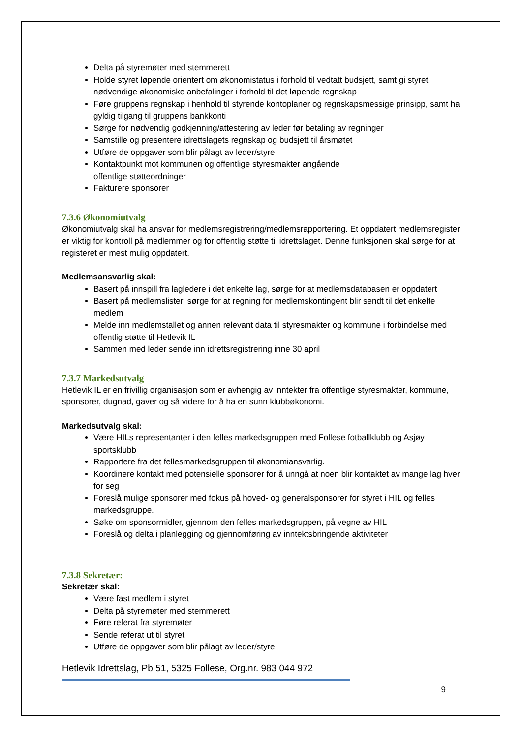Delta på styremøter med stemmerett
Holde styret løpende orientert om økonomistatus i forhold til vedtatt budsjett, samt gi styret nødvendige økonomiske anbefalinger i forhold til det løpende regnskap
Føre gruppens regnskap i henhold til styrende kontoplaner og regnskapsmessige prinsipp, samt ha gyldig tilgang til gruppens bankkonti
Sørge for nødvendig godkjenning/attestering av leder før betaling av regninger
Samstille og presentere idrettslagets regnskap og budsjett til årsmøtet
Utføre de oppgaver som blir pålagt av leder/styre
Kontaktpunkt mot kommunen og offentlige styresmakter angående
offentlige støtteordninger
Fakturere sponsorer
7.3.6 Økonomiutvalg
Økonomiutvalg skal ha ansvar for medlemsregistrering/medlemsrapportering. Et oppdatert medlemsregister er viktig for kontroll på medlemmer og for offentlig støtte til idrettslaget. Denne funksjonen skal sørge for at registeret er mest mulig oppdatert.
Medlemsansvarlig skal:
Basert på innspill fra lagledere i det enkelte lag, sørge for at medlemsdatabasen er oppdatert
Basert på medlemslister, sørge for at regning for medlemskontingent blir sendt til det enkelte medlem
Melde inn medlemstallet og annen relevant data til styresmakter og kommune i forbindelse med offentlig støtte til Hetlevik IL
Sammen med leder sende inn idrettsregistrering inne 30 april
7.3.7 Markedsutvalg
Hetlevik IL er en frivillig organisasjon som er avhengig av inntekter fra offentlige styresmakter, kommune, sponsorer, dugnad, gaver og så videre for å ha en sunn klubbøkonomi.
Markedsutvalg skal:
Være HILs representanter i den felles markedsgruppen med Follese fotballklubb og Asjøy sportsklubb
Rapportere fra det fellesmarkedsgruppen til økonomiansvarlig.
Koordinere kontakt med potensielle sponsorer for å unngå at noen blir kontaktet av mange lag hver for seg
Foreslå mulige sponsorer med fokus på hoved- og generalsponsorer for styret i HIL og felles markedsgruppe.
Søke om sponsormidler, gjennom den felles markedsgruppen, på vegne av HIL
Foreslå og delta i planlegging og gjennomføring av inntektsbringende aktiviteter
7.3.8 Sekretær:
Sekretær skal:
Være fast medlem i styret
Delta på styremøter med stemmerett
Føre referat fra styremøter
Sende referat ut til styret
Utføre de oppgaver som blir pålagt av leder/styre
Hetlevik Idrettslag, Pb 51, 5325 Follese, Org.nr. 983 044 972
9